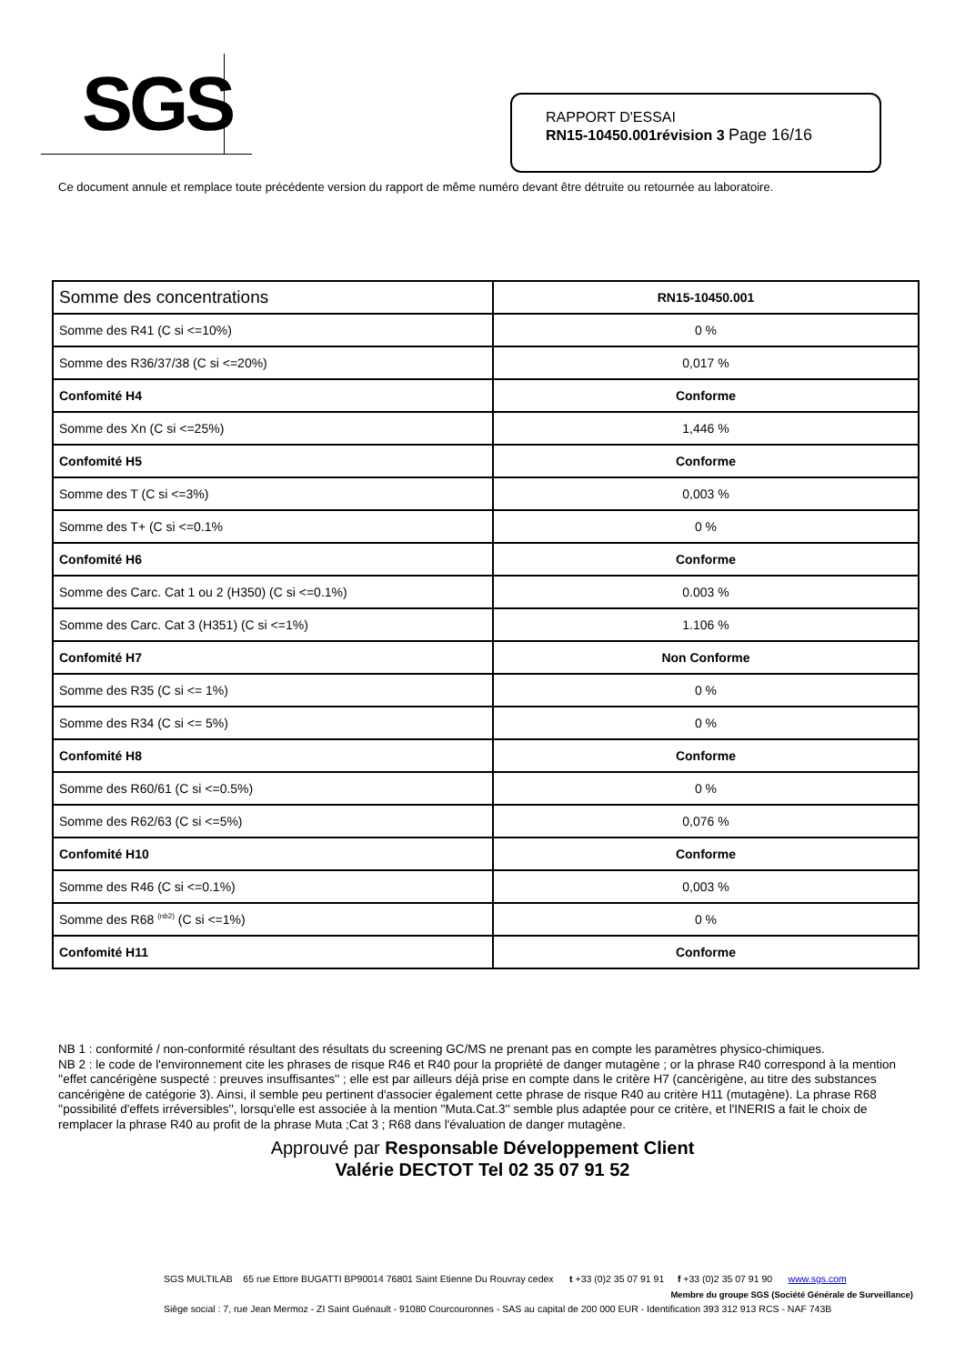SGS
RAPPORT D'ESSAI
RN15-10450.001révision 3 Page 16/16
Ce document annule et remplace toute précédente version du rapport de même numéro devant être détruite ou retournée au laboratoire.
| Somme des concentrations | RN15-10450.001 |
| --- | --- |
| Somme des R41 (C si <=10%) | 0 % |
| Somme des R36/37/38 (C si <=20%) | 0,017 % |
| Confomité H4 | Conforme |
| Somme des Xn (C si <=25%) | 1,446 % |
| Confomité H5 | Conforme |
| Somme des T (C si <=3%) | 0,003 % |
| Somme des T+ (C si <=0.1% | 0 % |
| Confomité H6 | Conforme |
| Somme des Carc. Cat 1 ou 2 (H350) (C si <=0.1%) | 0.003 % |
| Somme des Carc. Cat 3 (H351) (C si <=1%) | 1.106 % |
| Confomité H7 | Non Conforme |
| Somme des R35 (C si <= 1%) | 0 % |
| Somme des R34 (C si <= 5%) | 0 % |
| Confomité H8 | Conforme |
| Somme des R60/61 (C si <=0.5%) | 0 % |
| Somme des R62/63 (C si <=5%) | 0,076 % |
| Confomité H10 | Conforme |
| Somme des R46 (C si <=0.1%) | 0,003 % |
| Somme des R68 <sup>(nb2)</sup> (C si <=1%) | 0 % |
| Confomité H11 | Conforme |
NB 1 : conformité / non-conformité résultant des résultats du screening GC/MS ne prenant pas en compte les paramètres physico-chimiques.
NB 2 : le code de l'environnement cite les phrases de risque R46 et R40 pour la propriété de danger mutagène ; or la phrase R40 correspond à la mention ''effet cancérigène suspecté : preuves insuffisantes'' ; elle est par ailleurs déjà prise en compte dans le critère H7 (cancèrigène, au titre des substances cancérigène de catégorie 3). Ainsi, il semble peu pertinent d'associer également cette phrase de risque R40 au critère H11 (mutagène). La phrase R68 ''possibilité d'effets irréversibles'', lorsqu'elle est associée à la mention ''Muta.Cat.3'' semble plus adaptée pour ce critère, et l'INERIS a fait le choix de remplacer la phrase R40 au profit de la phrase Muta ;Cat 3 ; R68 dans l'évaluation de danger mutagène.
Approuvé par Responsable Développement Client
Valérie DECTOT Tel 02 35 07 91 52
SGS MULTILAB 65 rue Ettore BUGATTI BP90014 76801 Saint Etienne Du Rouvray cedex t +33 (0)2 35 07 91 91 f +33 (0)2 35 07 91 90 www.sgs.com
Membre du groupe SGS (Société Générale de Surveillance)
Siège social : 7, rue Jean Mermoz - ZI Saint Guénault - 91080 Courcouronnes - SAS au capital de 200 000 EUR - Identification 393 312 913 RCS - NAF 743B